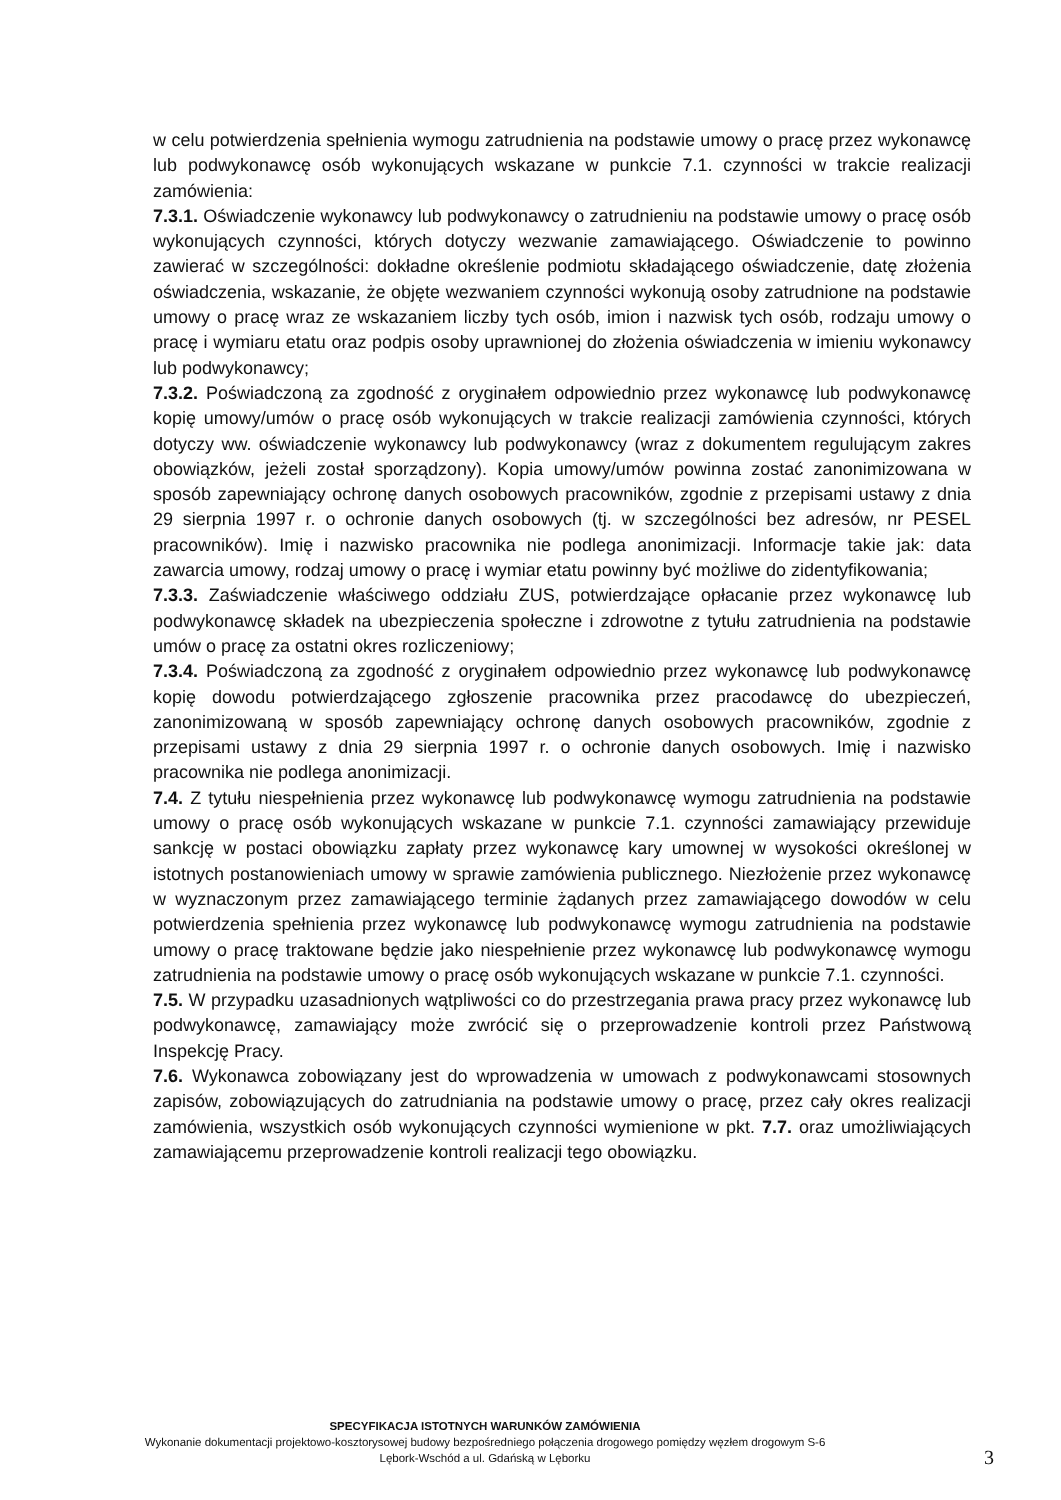w celu potwierdzenia spełnienia wymogu zatrudnienia na podstawie umowy o pracę przez wykonawcę lub podwykonawcę osób wykonujących wskazane w punkcie 7.1. czynności w trakcie realizacji zamówienia:
7.3.1. Oświadczenie wykonawcy lub podwykonawcy o zatrudnieniu na podstawie umowy o pracę osób wykonujących czynności, których dotyczy wezwanie zamawiającego. Oświadczenie to powinno zawierać w szczególności: dokładne określenie podmiotu składającego oświadczenie, datę złożenia oświadczenia, wskazanie, że objęte wezwaniem czynności wykonują osoby zatrudnione na podstawie umowy o pracę wraz ze wskazaniem liczby tych osób, imion i nazwisk tych osób, rodzaju umowy o pracę i wymiaru etatu oraz podpis osoby uprawnionej do złożenia oświadczenia w imieniu wykonawcy lub podwykonawcy;
7.3.2. Poświadczoną za zgodność z oryginałem odpowiednio przez wykonawcę lub podwykonawcę kopię umowy/umów o pracę osób wykonujących w trakcie realizacji zamówienia czynności, których dotyczy ww. oświadczenie wykonawcy lub podwykonawcy (wraz z dokumentem regulującym zakres obowiązków, jeżeli został sporządzony). Kopia umowy/umów powinna zostać zanonimizowana w sposób zapewniający ochronę danych osobowych pracowników, zgodnie z przepisami ustawy z dnia 29 sierpnia 1997 r. o ochronie danych osobowych (tj. w szczególności bez adresów, nr PESEL pracowników). Imię i nazwisko pracownika nie podlega anonimizacji. Informacje takie jak: data zawarcia umowy, rodzaj umowy o pracę i wymiar etatu powinny być możliwe do zidentyfikowania;
7.3.3. Zaświadczenie właściwego oddziału ZUS, potwierdzające opłacanie przez wykonawcę lub podwykonawcę składek na ubezpieczenia społeczne i zdrowotne z tytułu zatrudnienia na podstawie umów o pracę za ostatni okres rozliczeniowy;
7.3.4. Poświadczoną za zgodność z oryginałem odpowiednio przez wykonawcę lub podwykonawcę kopię dowodu potwierdzającego zgłoszenie pracownika przez pracodawcę do ubezpieczeń, zanonimizowaną w sposób zapewniający ochronę danych osobowych pracowników, zgodnie z przepisami ustawy z dnia 29 sierpnia 1997 r. o ochronie danych osobowych. Imię i nazwisko pracownika nie podlega anonimizacji.
7.4. Z tytułu niespełnienia przez wykonawcę lub podwykonawcę wymogu zatrudnienia na podstawie umowy o pracę osób wykonujących wskazane w punkcie 7.1. czynności zamawiający przewiduje sankcję w postaci obowiązku zapłaty przez wykonawcę kary umownej w wysokości określonej w istotnych postanowieniach umowy w sprawie zamówienia publicznego. Niezłożenie przez wykonawcę w wyznaczonym przez zamawiającego terminie żądanych przez zamawiającego dowodów w celu potwierdzenia spełnienia przez wykonawcę lub podwykonawcę wymogu zatrudnienia na podstawie umowy o pracę traktowane będzie jako niespełnienie przez wykonawcę lub podwykonawcę wymogu zatrudnienia na podstawie umowy o pracę osób wykonujących wskazane w punkcie 7.1. czynności.
7.5. W przypadku uzasadnionych wątpliwości co do przestrzegania prawa pracy przez wykonawcę lub podwykonawcę, zamawiający może zwrócić się o przeprowadzenie kontroli przez Państwową Inspekcję Pracy.
7.6. Wykonawca zobowiązany jest do wprowadzenia w umowach z podwykonawcami stosownych zapisów, zobowiązujących do zatrudniania na podstawie umowy o pracę, przez cały okres realizacji zamówienia, wszystkich osób wykonujących czynności wymienione w pkt. 7.7. oraz umożliwiających zamawiającemu przeprowadzenie kontroli realizacji tego obowiązku.
SPECYFIKACJA ISTOTNYCH WARUNKÓW ZAMÓWIENIA
Wykonanie dokumentacji projektowo-kosztorysowej budowy bezpośredniego połączenia drogowego pomiędzy węzłem drogowym S-6 Lębork-Wschód a ul. Gdańską w Lęborku
3